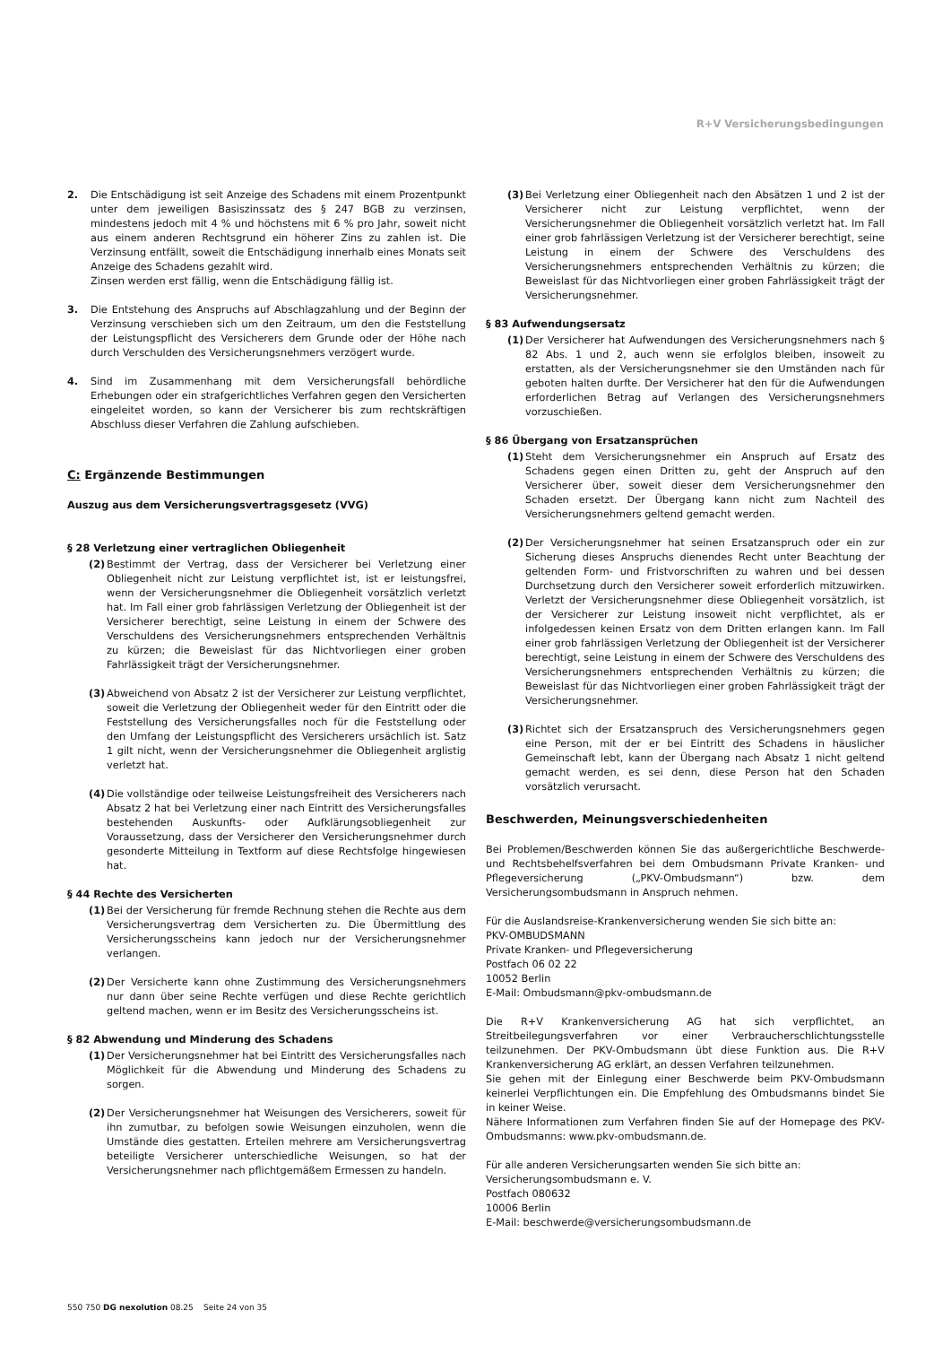R+V Versicherungsbedingungen
2. Die Entschädigung ist seit Anzeige des Schadens mit einem Prozentpunkt unter dem jeweiligen Basiszinssatz des § 247 BGB zu verzinsen, mindestens jedoch mit 4 % und höchstens mit 6 % pro Jahr, soweit nicht aus einem anderen Rechtsgrund ein höherer Zins zu zahlen ist. Die Verzinsung entfällt, soweit die Entschädigung innerhalb eines Monats seit Anzeige des Schadens gezahlt wird.
Zinsen werden erst fällig, wenn die Entschädigung fällig ist.
3. Die Entstehung des Anspruchs auf Abschlagzahlung und der Beginn der Verzinsung verschieben sich um den Zeitraum, um den die Feststellung der Leistungspflicht des Versicherers dem Grunde oder der Höhe nach durch Verschulden des Versicherungsnehmers verzögert wurde.
4. Sind im Zusammenhang mit dem Versicherungsfall behördliche Erhebungen oder ein strafgerichtliches Verfahren gegen den Versicherten eingeleitet worden, so kann der Versicherer bis zum rechtskräftigen Abschluss dieser Verfahren die Zahlung aufschieben.
C: Ergänzende Bestimmungen
Auszug aus dem Versicherungsvertragsgesetz (VVG)
§ 28 Verletzung einer vertraglichen Obliegenheit
(2)
Bestimmt der Vertrag, dass der Versicherer bei Verletzung einer Obliegenheit nicht zur Leistung verpflichtet ist, ist er leistungsfrei, wenn der Versicherungsnehmer die Obliegenheit vorsätzlich verletzt hat. Im Fall einer grob fahrlässigen Verletzung der Obliegenheit ist der Versicherer berechtigt, seine Leistung in einem der Schwere des Verschuldens des Versicherungsnehmers entsprechenden Verhältnis zu kürzen; die Beweislast für das Nichtvorliegen einer groben Fahrlässigkeit trägt der Versicherungsnehmer.
(3)
Abweichend von Absatz 2 ist der Versicherer zur Leistung verpflichtet, soweit die Verletzung der Obliegenheit weder für den Eintritt oder die Feststellung des Versicherungsfalles noch für die Feststellung oder den Umfang der Leistungspflicht des Versicherers ursächlich ist. Satz 1 gilt nicht, wenn der Versicherungsnehmer die Obliegenheit arglistig verletzt hat.
(4)
Die vollständige oder teilweise Leistungsfreiheit des Versicherers nach Absatz 2 hat bei Verletzung einer nach Eintritt des Versicherungsfalles bestehenden Auskunfts- oder Aufklärungsobliegenheit zur Voraussetzung, dass der Versicherer den Versicherungsnehmer durch gesonderte Mitteilung in Textform auf diese Rechtsfolge hingewiesen hat.
§ 44 Rechte des Versicherten
(1)
Bei der Versicherung für fremde Rechnung stehen die Rechte aus dem Versicherungsvertrag dem Versicherten zu. Die Übermittlung des Versicherungsscheins kann jedoch nur der Versicherungsnehmer verlangen.
(2)
Der Versicherte kann ohne Zustimmung des Versicherungsnehmers nur dann über seine Rechte verfügen und diese Rechte gerichtlich geltend machen, wenn er im Besitz des Versicherungsscheins ist.
§ 82 Abwendung und Minderung des Schadens
(1)
Der Versicherungsnehmer hat bei Eintritt des Versicherungsfalles nach Möglichkeit für die Abwendung und Minderung des Schadens zu sorgen.
(2)
Der Versicherungsnehmer hat Weisungen des Versicherers, soweit für ihn zumutbar, zu befolgen sowie Weisungen einzuholen, wenn die Umstände dies gestatten. Erteilen mehrere am Versicherungsvertrag beteiligte Versicherer unterschiedliche Weisungen, so hat der Versicherungsnehmer nach pflichtgemäßem Ermessen zu handeln.
(3)
Bei Verletzung einer Obliegenheit nach den Absätzen 1 und 2 ist der Versicherer nicht zur Leistung verpflichtet, wenn der Versicherungsnehmer die Obliegenheit vorsätzlich verletzt hat. Im Fall einer grob fahrlässigen Verletzung ist der Versicherer berechtigt, seine Leistung in einem der Schwere des Verschuldens des Versicherungsnehmers entsprechenden Verhältnis zu kürzen; die Beweislast für das Nichtvorliegen einer groben Fahrlässigkeit trägt der Versicherungsnehmer.
§ 83 Aufwendungsersatz
(1)
Der Versicherer hat Aufwendungen des Versicherungsnehmers nach § 82 Abs. 1 und 2, auch wenn sie erfolglos bleiben, insoweit zu erstatten, als der Versicherungsnehmer sie den Umständen nach für geboten halten durfte. Der Versicherer hat den für die Aufwendungen erforderlichen Betrag auf Verlangen des Versicherungsnehmers vorzuschießen.
§ 86 Übergang von Ersatzansprüchen
(1)
Steht dem Versicherungsnehmer ein Anspruch auf Ersatz des Schadens gegen einen Dritten zu, geht der Anspruch auf den Versicherer über, soweit dieser dem Versicherungsnehmer den Schaden ersetzt. Der Übergang kann nicht zum Nachteil des Versicherungsnehmers geltend gemacht werden.
(2)
Der Versicherungsnehmer hat seinen Ersatzanspruch oder ein zur Sicherung dieses Anspruchs dienendes Recht unter Beachtung der geltenden Form- und Fristvorschriften zu wahren und bei dessen Durchsetzung durch den Versicherer soweit erforderlich mitzuwirken. Verletzt der Versicherungsnehmer diese Obliegenheit vorsätzlich, ist der Versicherer zur Leistung insoweit nicht verpflichtet, als er infolgedessen keinen Ersatz von dem Dritten erlangen kann. Im Fall einer grob fahrlässigen Verletzung der Obliegenheit ist der Versicherer berechtigt, seine Leistung in einem der Schwere des Verschuldens des Versicherungsnehmers entsprechenden Verhältnis zu kürzen; die Beweislast für das Nichtvorliegen einer groben Fahrlässigkeit trägt der Versicherungsnehmer.
(3)
Richtet sich der Ersatzanspruch des Versicherungsnehmers gegen eine Person, mit der er bei Eintritt des Schadens in häuslicher Gemeinschaft lebt, kann der Übergang nach Absatz 1 nicht geltend gemacht werden, es sei denn, diese Person hat den Schaden vorsätzlich verursacht.
Beschwerden, Meinungsverschiedenheiten
Bei Problemen/Beschwerden können Sie das außergerichtliche Beschwerde- und Rechtsbehelfsverfahren bei dem Ombudsmann Private Kranken- und Pflegeversicherung („PKV-Ombudsmann“) bzw. dem Versicherungsombudsmann in Anspruch nehmen.
Für die Auslandsreise-Krankenversicherung wenden Sie sich bitte an:
PKV-OMBUDSMANN
Private Kranken- und Pflegeversicherung
Postfach 06 02 22
10052 Berlin
E-Mail: Ombudsmann@pkv-ombudsmann.de
Die R+V Krankenversicherung AG hat sich verpflichtet, an Streitbeilegungsverfahren vor einer Verbraucherschlichtungsstelle teilzunehmen. Der PKV-Ombudsmann übt diese Funktion aus. Die R+V Krankenversicherung AG erklärt, an dessen Verfahren teilzunehmen.
Sie gehen mit der Einlegung einer Beschwerde beim PKV-Ombudsmann keinerlei Verpflichtungen ein. Die Empfehlung des Ombudsmanns bindet Sie in keiner Weise.
Nähere Informationen zum Verfahren finden Sie auf der Homepage des PKV-Ombudsmanns: www.pkv-ombudsmann.de.
Für alle anderen Versicherungsarten wenden Sie sich bitte an:
Versicherungsombudsmann e. V.
Postfach 080632
10006 Berlin
E-Mail: beschwerde@versicherungsombudsmann.de
550 750 DG nexolution 08.25 Seite 24 von 35